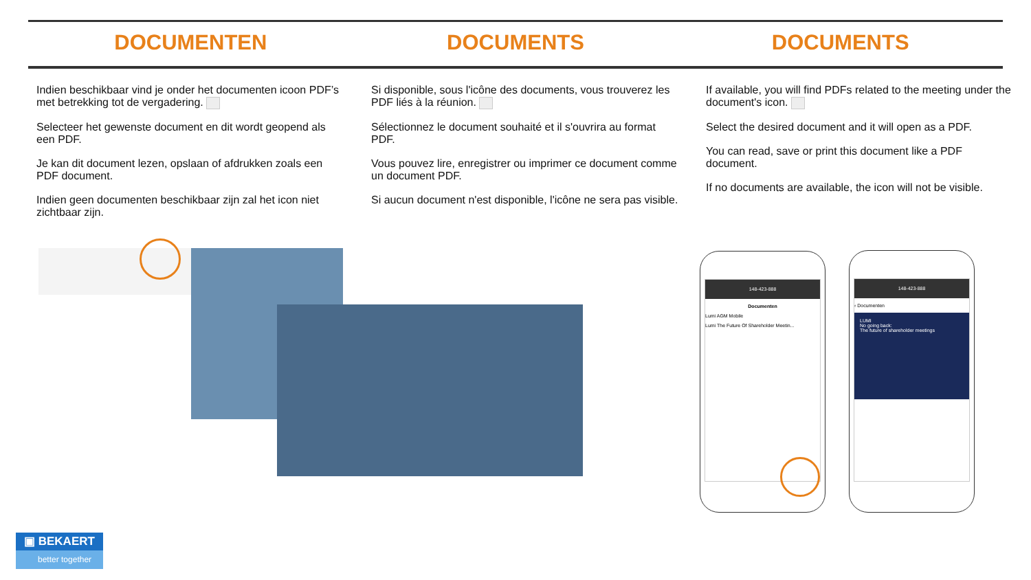DOCUMENTEN DOCUMENTS DOCUMENTS
Indien beschikbaar vind je onder het documenten icoon PDF’s met betrekking tot de vergadering.
Selecteer het gewenste document en dit wordt geopend als een PDF.
Je kan dit document lezen, opslaan of afdrukken zoals een PDF document.
Indien geen documenten beschikbaar zijn zal het icon niet zichtbaar zijn.
Si disponible, sous l'icône des documents, vous trouverez les PDF liés à la réunion.
Sélectionnez le document souhaité et il s'ouvrira au format PDF.
Vous pouvez lire, enregistrer ou imprimer ce document comme un document PDF.
Si aucun document n'est disponible, l'icône ne sera pas visible.
If available, you will find PDFs related to the meeting under the document's icon.
Select the desired document and it will open as a PDF.
You can read, save or print this document like a PDF document.
If no documents are available, the icon will not be visible.
148-423-888
Documenten
Lumi AGM Mobile
Lumi The Future Of Shareholder Meetin...
148-423-888
‹ Documenten
LUMI
No going back:
The future of shareholder meetings
▣ BEKAERT
better together